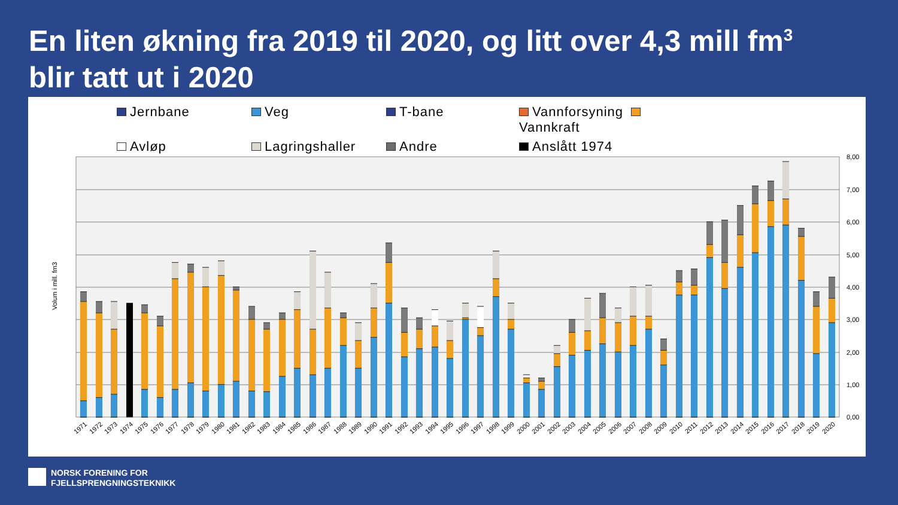En liten økning fra 2019 til 2020, og litt over 4,3 mill fm<sup>3</sup>
blir tatt ut i 2020
Jernbane
Veg
T-bane
Vannforsyning Vannkraft
Avløp
Lagringshaller
Andre
Anslått 1974
8,00
7,00
6,00
5,00
4,00
3,00
2,00
1,00
0,00
Volum i mill. fm3
1971
1972
1973
1974
1975
1976
1977
1978
1979
1980
1981
1982
1983
1984
1985
1986
1987
1988
1989
1990
1991
1992
1993
1994
1995
1996
1997
1998
1999
2000
2001
2002
2003
2004
2005
2006
2007
2008
2009
2010
2011
2012
2013
2014
2015
2016
2017
2018
2019
2020
NORSK FORENING FOR
FJELLSPRENGNINGSTEKNIKK